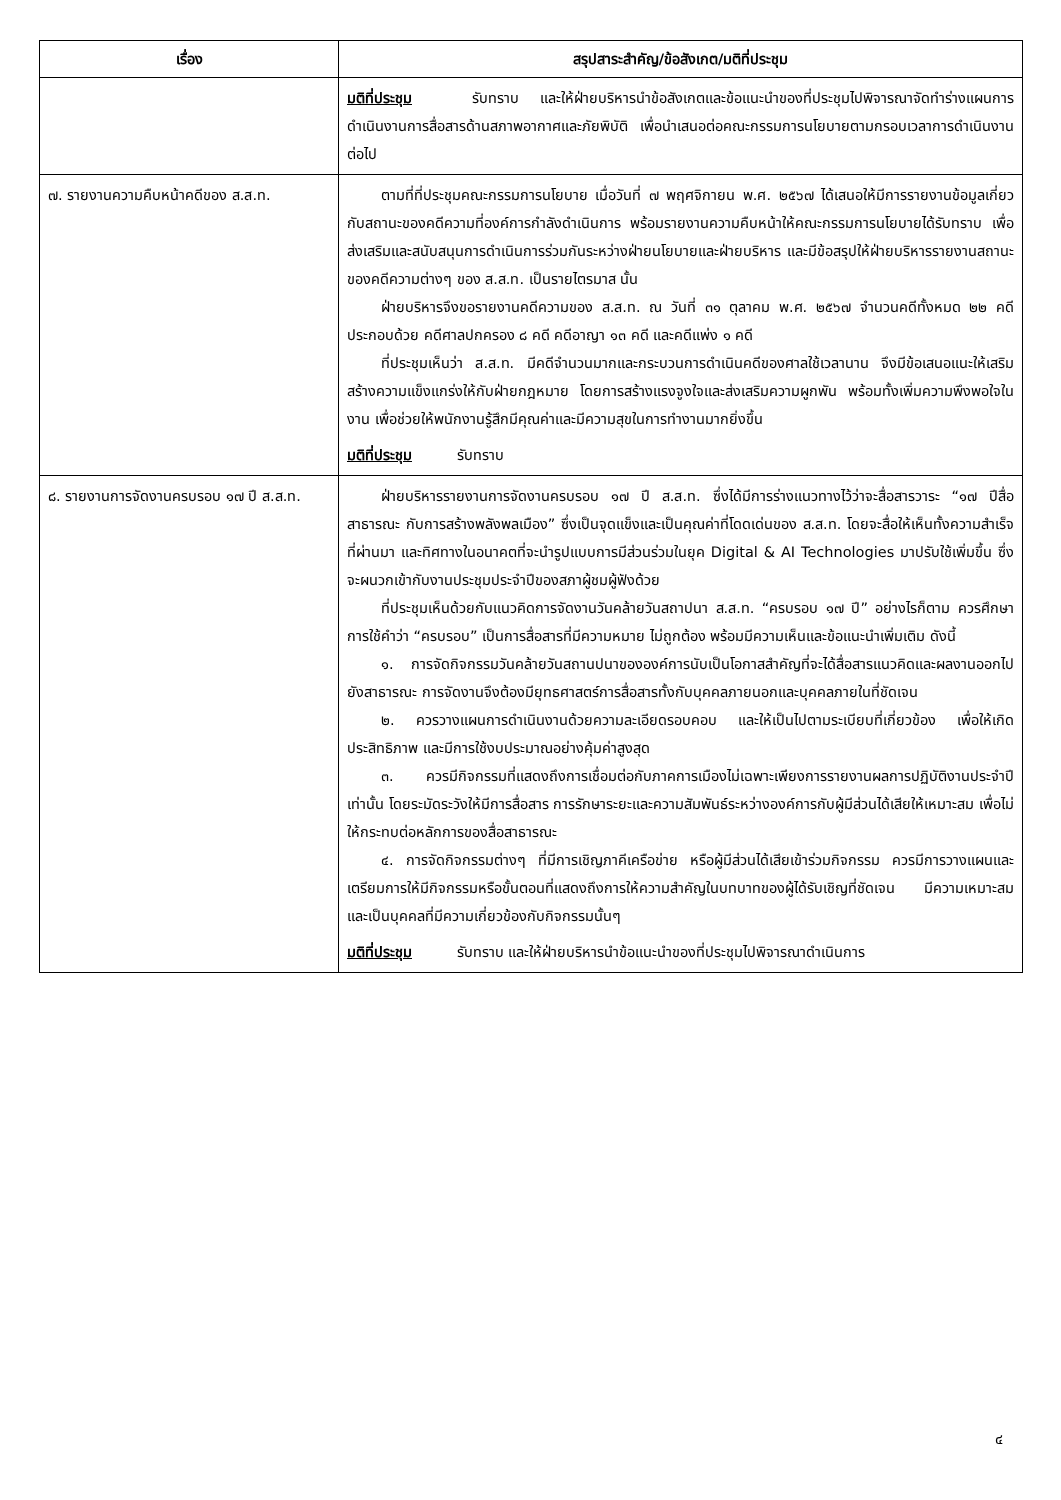| เรื่อง | สรุปสาระสำคัญ/ข้อสังเกต/มติที่ประชุม |
| --- | --- |
| | มติที่ประชุม รับทราบ และให้ฝ่ายบริหารนำข้อสังเกตและข้อแนะนำของที่ประชุมไปพิจารณาจัดทำร่างแผนการดำเนินงานการสื่อสารด้านสภาพอากาศและภัยพิบัติ เพื่อนำเสนอต่อคณะกรรมการนโยบายตามกรอบเวลาการดำเนินงานต่อไป |
| ๗. รายงานความคืบหน้าคดีของ ส.ส.ท. | ตามที่ที่ประชุมคณะกรรมการนโยบาย เมื่อวันที่ ๗ พฤศจิกายน พ.ศ. ๒๕๖๗ ได้เสนอให้มีการรายงานข้อมูลเกี่ยวกับสถานะของคดีความที่องค์การกำลังดำเนินการ พร้อมรายงานความคืบหน้าให้คณะกรรมการนโยบายได้รับทราบ เพื่อส่งเสริมและสนับสนุนการดำเนินการร่วมกันระหว่างฝ่ายนโยบายและฝ่ายบริหาร และมีข้อสรุปให้ฝ่ายบริหารรายงานสถานะของคดีความต่างๆ ของ ส.ส.ท. เป็นรายไตรมาส นั้น ฝ่ายบริหารจึงขอรายงานคดีความของ ส.ส.ท. ณ วันที่ ๓๑ ตุลาคม พ.ศ. ๒๕๖๗ จำนวนคดีทั้งหมด ๒๒ คดี ประกอบด้วย คดีศาลปกครอง ๘ คดี คดีอาญา ๑๓ คดี และคดีแพ่ง ๑ คดี ที่ประชุมเห็นว่า ส.ส.ท. มีคดีจำนวนมากและกระบวนการดำเนินคดีของศาลใช้เวลานาน จึงมีข้อเสนอแนะให้เสริมสร้างความแข็งแกร่งให้กับฝ่ายกฎหมาย โดยการสร้างแรงจูงใจและส่งเสริมความผูกพัน พร้อมทั้งเพิ่มความพึงพอใจในงาน เพื่อช่วยให้พนักงานรู้สึกมีคุณค่าและมีความสุขในการทำงานมากยิ่งขึ้น มติที่ประชุม รับทราบ |
| ๘. รายงานการจัดงานครบรอบ ๑๗ ปี ส.ส.ท. | ฝ่ายบริหารรายงานการจัดงานครบรอบ ๑๗ ปี ส.ส.ท. ซึ่งได้มีการร่างแนวทางไว้ว่าจะสื่อสารวาระ “๑๗ ปีสื่อสาธารณะ กับการสร้างพลังพลเมือง” ซึ่งเป็นจุดแข็งและเป็นคุณค่าที่โดดเด่นของ ส.ส.ท. โดยจะสื่อให้เห็นทั้งความสำเร็จที่ผ่านมา และทิศทางในอนาคตที่จะนำรูปแบบการมีส่วนร่วมในยุค Digital & AI Technologies มาปรับใช้เพิ่มขึ้น ซึ่งจะผนวกเข้ากับงานประชุมประจำปีของสภาผู้ชมผู้ฟังด้วย ที่ประชุมเห็นด้วยกับแนวคิดการจัดงานวันคล้ายวันสถาปนา ส.ส.ท. “ครบรอบ ๑๗ ปี” อย่างไรก็ตาม ควรศึกษาการใช้คำว่า “ครบรอบ” เป็นการสื่อสารที่มีความหมาย ไม่ถูกต้อง พร้อมมีความเห็นและข้อแนะนำเพิ่มเติม ดังนี้ ๑. การจัดกิจกรรมวันคล้ายวันสถานปนาขององค์การนับเป็นโอกาสสำคัญที่จะได้สื่อสารแนวคิดและผลงานออกไปยังสาธารณะ การจัดงานจึงต้องมียุทธศาสตร์การสื่อสารทั้งกับบุคคลภายนอกและบุคคลภายในที่ชัดเจน ๒. ควรวางแผนการดำเนินงานด้วยความละเอียดรอบคอบ และให้เป็นไปตามระเบียบที่เกี่ยวข้อง เพื่อให้เกิดประสิทธิภาพ และมีการใช้งบประมาณอย่างคุ้มค่าสูงสุด ๓. ควรมีกิจกรรมที่แสดงถึงการเชื่อมต่อกับภาคการเมืองไม่เฉพาะเพียงการรายงานผลการปฏิบัติงานประจำปีเท่านั้น โดยระมัดระวังให้มีการสื่อสาร การรักษาระยะและความสัมพันธ์ระหว่างองค์การกับผู้มีส่วนได้เสียให้เหมาะสม เพื่อไม่ให้กระทบต่อหลักการของสื่อสาธารณะ ๔. การจัดกิจกรรมต่างๆ ที่มีการเชิญภาคีเครือข่าย หรือผู้มีส่วนได้เสียเข้าร่วมกิจกรรม ควรมีการวางแผนและเตรียมการให้มีกิจกรรมหรือขั้นตอนที่แสดงถึงการให้ความสำคัญในบทบาทของผู้ได้รับเชิญที่ชัดเจน มีความเหมาะสม และเป็นบุคคลที่มีความเกี่ยวข้องกับกิจกรรมนั้นๆ มติที่ประชุม รับทราบ และให้ฝ่ายบริหารนำข้อแนะนำของที่ประชุมไปพิจารณาดำเนินการ |
๔